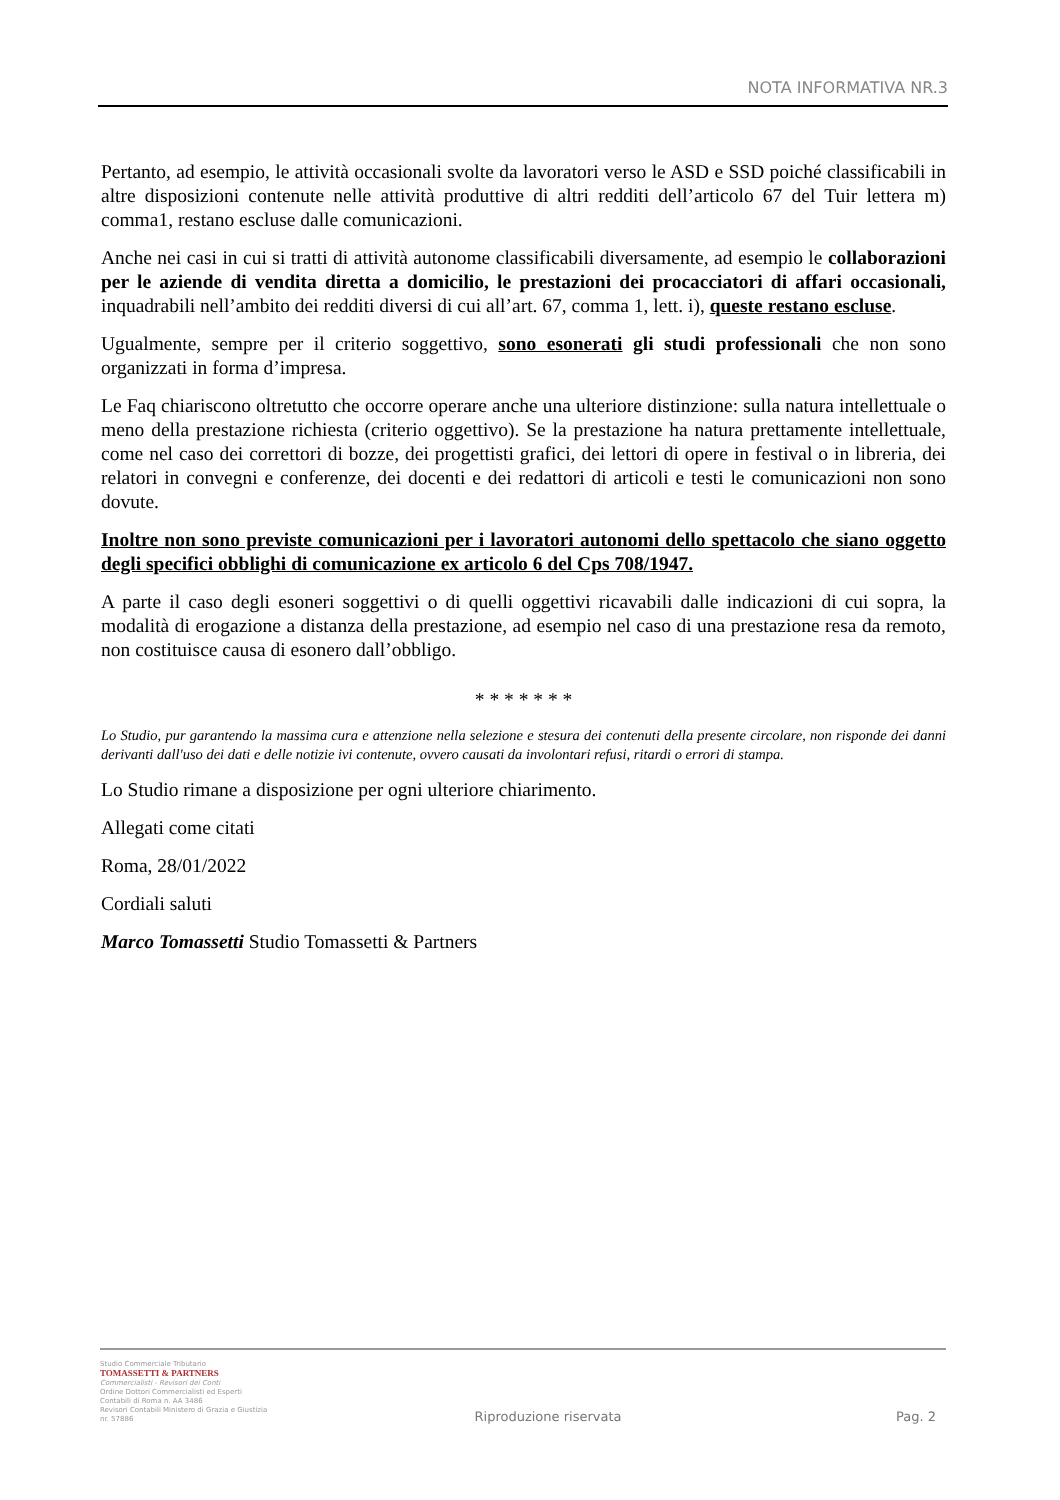NOTA INFORMATIVA NR.3
Pertanto, ad esempio, le attività occasionali svolte da lavoratori verso le ASD e SSD poiché classificabili in altre disposizioni contenute nelle attività produttive di altri redditi dell’articolo 67 del Tuir lettera m) comma1, restano escluse dalle comunicazioni.
Anche nei casi in cui si tratti di attività autonome classificabili diversamente, ad esempio le collaborazioni per le aziende di vendita diretta a domicilio, le prestazioni dei procacciatori di affari occasionali, inquadrabili nell’ambito dei redditi diversi di cui all’art. 67, comma 1, lett. i), queste restano escluse.
Ugualmente, sempre per il criterio soggettivo, sono esonerati gli studi professionali che non sono organizzati in forma d’impresa.
Le Faq chiariscono oltretutto che occorre operare anche una ulteriore distinzione: sulla natura intellettuale o meno della prestazione richiesta (criterio oggettivo). Se la prestazione ha natura prettamente intellettuale, come nel caso dei correttori di bozze, dei progettisti grafici, dei lettori di opere in festival o in libreria, dei relatori in convegni e conferenze, dei docenti e dei redattori di articoli e testi le comunicazioni non sono dovute.
Inoltre non sono previste comunicazioni per i lavoratori autonomi dello spettacolo che siano oggetto degli specifici obblighi di comunicazione ex articolo 6 del Cps 708/1947.
A parte il caso degli esoneri soggettivi o di quelli oggettivi ricavabili dalle indicazioni di cui sopra, la modalità di erogazione a distanza della prestazione, ad esempio nel caso di una prestazione resa da remoto, non costituisce causa di esonero dall’obbligo.
* * * * * * *
Lo Studio, pur garantendo la massima cura e attenzione nella selezione e stesura dei contenuti della presente circolare, non risponde dei danni derivanti dall'uso dei dati e delle notizie ivi contenute, ovvero causati da involontari refusi, ritardi o errori di stampa.
Lo Studio rimane a disposizione per ogni ulteriore chiarimento.
Allegati come citati
Roma, 28/01/2022
Cordiali saluti
Marco Tomassetti Studio Tomassetti & Partners
Studio Commerciale Tributario
TOMASSETTI & PARTNERS
Commercialisti - Revisori dei Conti
Ordine Dottori Commercialisti ed Esperti Contabili di Roma n. AA 3486
Revisori Contabili Ministero di Grazia e Giustizia nr. 57886
Riproduzione riservata
Pag. 2